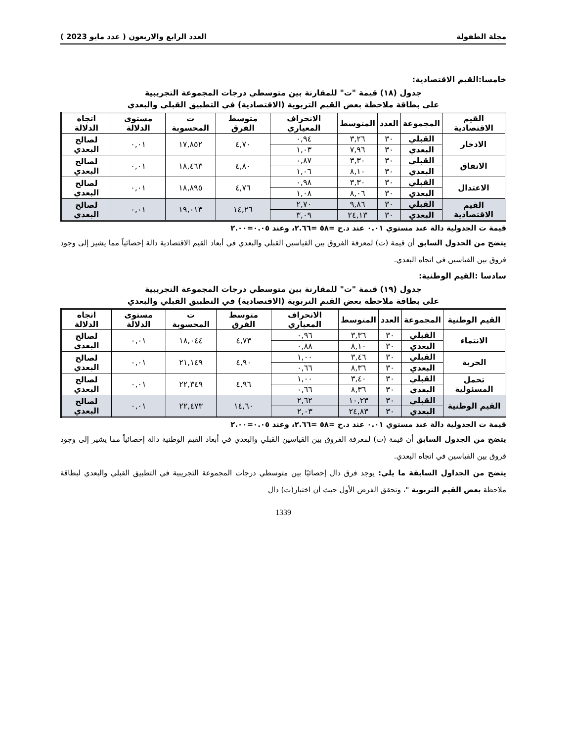مجلة الطفولة العدد الرابع والاربعون ( عدد مايو 2023 )
خامسا:القيم الاقتصادية:
جدول (١٨) قيمة "ت" للمقارنة بين متوسطي درجات المجموعة التجريبية
على بطاقة ملاحظة بعض القيم التربوية (الاقتصادية) في التطبيق القبلي والبعدي
| القيم الاقتصادية | المجموعة | العدد | المتوسط | الانحراف المعياري | متوسط الفرق | ت المحسوبة | مستوى الدلالة | اتجاه الدلالة |
| --- | --- | --- | --- | --- | --- | --- | --- | --- |
| الادخار | القبلي | ٣٠ | ٣,٢٦ | ٠,٩٤ | ٤,٧٠ | ١٧,٨٥٢ | ٠,٠١ | لصالح البعدي |
| | البعدي | ٣٠ | ٧,٩٦ | ١,٠٣ | | | | |
| الانفاق | القبلي | ٣٠ | ٣,٣٠ | ٠,٨٧ | ٤,٨٠ | ١٨,٤٦٣ | ٠,٠١ | لصالح البعدي |
| | البعدي | ٣٠ | ٨,١٠ | ١,٠٦ | | | | |
| الاعتدال | القبلي | ٣٠ | ٣,٣٠ | ٠,٩٨ | ٤,٧٦ | ١٨,٨٩٥ | ٠,٠١ | لصالح البعدي |
| | البعدي | ٣٠ | ٨,٠٦ | ١,٠٨ | | | | |
| القيم الاقتصادية | القبلي | ٣٠ | ٩,٨٦ | ٢,٧٠ | ١٤,٢٦ | ١٩,٠١٣ | ٠,٠١ | لصالح البعدي |
| | البعدي | ٣٠ | ٢٤,١٣ | ٣,٠٩ | | | | |
قيمة ت الجدولية دالة عند مستوي ٠.٠١ عند د.ح =٥٨ =٢.٦٦، وعند ٠.٠٥=٢.٠٠
يتضح من الجدول السابق أن قيمة (ت) لمعرفة الفروق بين القياسين القبلي والبعدي في أبعاد القيم الاقتصادية دالة إحصائياً مما يشير إلى وجود فروق بين القياسين في اتجاه البعدي.
سادسا :القيم الوطنية:
جدول (١٩) قيمة "ت" للمقارنة بين متوسطي درجات المجموعة التجريبية
على بطاقة ملاحظة بعض القيم التربوية (الاقتصادية) في التطبيق القبلي والبعدي
| القيم الوطنية | المجموعة | العدد | المتوسط | الانحراف المعياري | متوسط الفرق | ت المحسوبة | مستوى الدلالة | اتجاه الدلالة |
| --- | --- | --- | --- | --- | --- | --- | --- | --- |
| الانتماء | القبلي | ٣٠ | ٣,٣٦ | ٠,٩٦ | ٤,٧٣ | ١٨,٠٤٤ | ٠,٠١ | لصالح البعدي |
| | البعدي | ٣٠ | ٨,١٠ | ٠,٨٨ | | | | |
| الحرية | القبلي | ٣٠ | ٣,٤٦ | ١,٠٠ | ٤,٩٠ | ٢١,١٤٩ | ٠,٠١ | لصالح البعدي |
| | البعدي | ٣٠ | ٨,٣٦ | ٠,٦٦ | | | | |
| تحمل المسئولية | القبلي | ٣٠ | ٣,٤٠ | ١,٠٠ | ٤,٩٦ | ٢٢,٣٤٩ | ٠,٠١ | لصالح البعدي |
| | البعدي | ٣٠ | ٨,٣٦ | ٠,٦٦ | | | | |
| القيم الوطنية | القبلي | ٣٠ | ١٠,٢٣ | ٢,٦٢ | ١٤,٦٠ | ٢٢,٤٧٣ | ٠,٠١ | لصالح البعدي |
| | البعدي | ٣٠ | ٢٤,٨٣ | ٢,٠٣ | | | | |
قيمة ت الجدولية دالة عند مستوي ٠.٠١ عند د.ح =٥٨ =٢.٦٦، وعند ٠.٠٥=٢.٠٠
يتضح من الجدول السابق أن قيمة (ت) لمعرفة الفروق بين القياسين القبلي والبعدي في أبعاد القيم الوطنية دالة إحصائياً مما يشير إلى وجود فروق بين القياسين في اتجاه البعدي.
يتضح من الجداول السابقة ما يلي: يوجد فرق دال إحصائيًا بين متوسطي درجات المجموعة التجريبية في التطبيق القبلي والبعدي لبطاقة ملاحظة بعض القيم التربوية "، وتحقق الفرض الأول حيث أن اختبار(ت) دال
1339